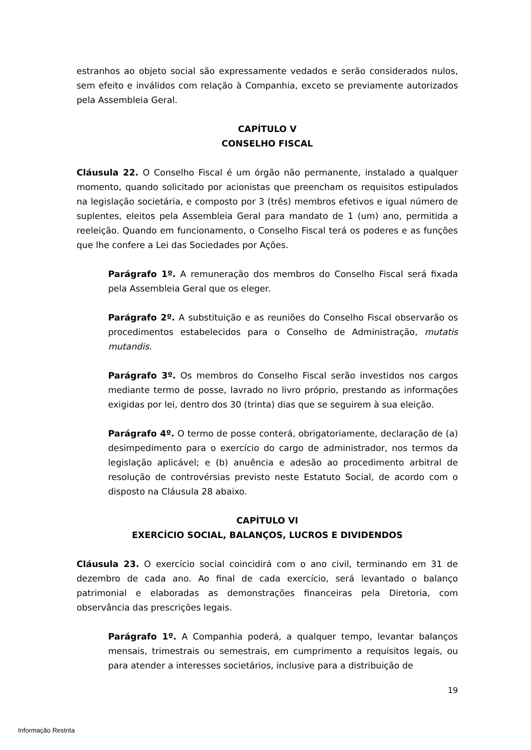estranhos ao objeto social são expressamente vedados e serão considerados nulos, sem efeito e inválidos com relação à Companhia, exceto se previamente autorizados pela Assembleia Geral.
CAPÍTULO V
CONSELHO FISCAL
Cláusula 22. O Conselho Fiscal é um órgão não permanente, instalado a qualquer momento, quando solicitado por acionistas que preencham os requisitos estipulados na legislação societária, e composto por 3 (três) membros efetivos e igual número de suplentes, eleitos pela Assembleia Geral para mandato de 1 (um) ano, permitida a reeleição. Quando em funcionamento, o Conselho Fiscal terá os poderes e as funções que lhe confere a Lei das Sociedades por Ações.
Parágrafo 1º. A remuneração dos membros do Conselho Fiscal será fixada pela Assembleia Geral que os eleger.
Parágrafo 2º. A substituição e as reuniões do Conselho Fiscal observarão os procedimentos estabelecidos para o Conselho de Administração, mutatis mutandis.
Parágrafo 3º. Os membros do Conselho Fiscal serão investidos nos cargos mediante termo de posse, lavrado no livro próprio, prestando as informações exigidas por lei, dentro dos 30 (trinta) dias que se seguirem à sua eleição.
Parágrafo 4º. O termo de posse conterá, obrigatoriamente, declaração de (a) desimpedimento para o exercício do cargo de administrador, nos termos da legislação aplicável; e (b) anuência e adesão ao procedimento arbitral de resolução de controvérsias previsto neste Estatuto Social, de acordo com o disposto na Cláusula 28 abaixo.
CAPÍTULO VI
EXERCÍCIO SOCIAL, BALANÇOS, LUCROS E DIVIDENDOS
Cláusula 23. O exercício social coincidirá com o ano civil, terminando em 31 de dezembro de cada ano. Ao final de cada exercício, será levantado o balanço patrimonial e elaboradas as demonstrações financeiras pela Diretoria, com observância das prescrições legais.
Parágrafo 1º. A Companhia poderá, a qualquer tempo, levantar balanços mensais, trimestrais ou semestrais, em cumprimento a requisitos legais, ou para atender a interesses societários, inclusive para a distribuição de
19
Informação Restrita